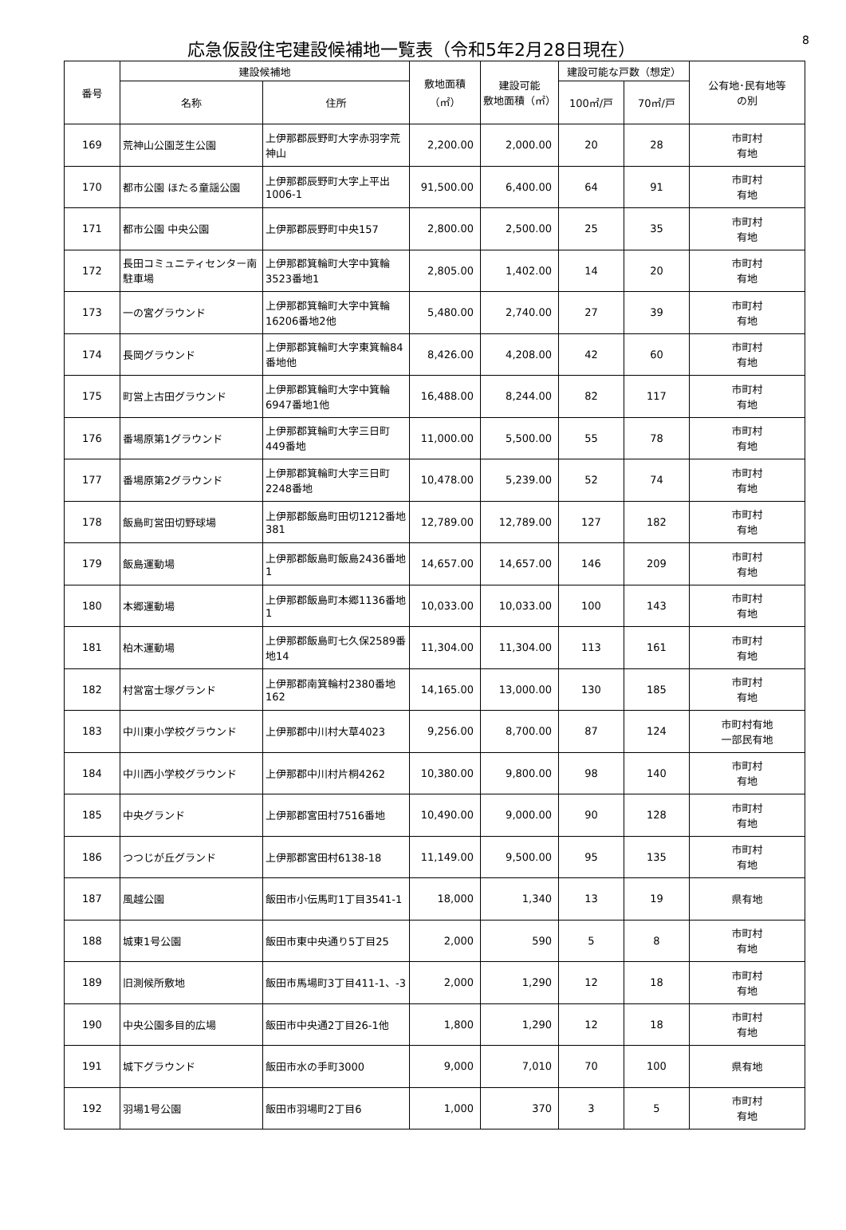応急仮設住宅建設候補地一覧表（令和5年2月28日現在）
8
| 番号 | 建設候補地 | | 敷地面積 （㎡） | 建設可能 敷地面積（㎡） | 建設可能な戸数（想定） | | 公有地･民有地等 の別 |
| --- | --- | --- | --- | --- | --- | --- | --- |
| | 名称 | 住所 | | | 100㎡/戸 | 70㎡/戸 | |
| 169 | 荒神山公園芝生公園 | 上伊那郡辰野町大字赤羽字荒神山 | 2,200.00 | 2,000.00 | 20 | 28 | 市町村 有地 |
| 170 | 都市公園 ほたる童謡公園 | 上伊那郡辰野町大字上平出1006-1 | 91,500.00 | 6,400.00 | 64 | 91 | 市町村 有地 |
| 171 | 都市公園 中央公園 | 上伊那郡辰野町中央157 | 2,800.00 | 2,500.00 | 25 | 35 | 市町村 有地 |
| 172 | 長田コミュニティセンター南駐車場 | 上伊那郡箕輪町大字中箕輪3523番地1 | 2,805.00 | 1,402.00 | 14 | 20 | 市町村 有地 |
| 173 | 一の宮グラウンド | 上伊那郡箕輪町大字中箕輪16206番地2他 | 5,480.00 | 2,740.00 | 27 | 39 | 市町村 有地 |
| 174 | 長岡グラウンド | 上伊那郡箕輪町大字東箕輪84番地他 | 8,426.00 | 4,208.00 | 42 | 60 | 市町村 有地 |
| 175 | 町営上古田グラウンド | 上伊那郡箕輪町大字中箕輪6947番地1他 | 16,488.00 | 8,244.00 | 82 | 117 | 市町村 有地 |
| 176 | 番場原第1グラウンド | 上伊那郡箕輪町大字三日町449番地 | 11,000.00 | 5,500.00 | 55 | 78 | 市町村 有地 |
| 177 | 番場原第2グラウンド | 上伊那郡箕輪町大字三日町2248番地 | 10,478.00 | 5,239.00 | 52 | 74 | 市町村 有地 |
| 178 | 飯島町営田切野球場 | 上伊那郡飯島町田切1212番地381 | 12,789.00 | 12,789.00 | 127 | 182 | 市町村 有地 |
| 179 | 飯島運動場 | 上伊那郡飯島町飯島2436番地1 | 14,657.00 | 14,657.00 | 146 | 209 | 市町村 有地 |
| 180 | 本郷運動場 | 上伊那郡飯島町本郷1136番地1 | 10,033.00 | 10,033.00 | 100 | 143 | 市町村 有地 |
| 181 | 柏木運動場 | 上伊那郡飯島町七久保2589番地14 | 11,304.00 | 11,304.00 | 113 | 161 | 市町村 有地 |
| 182 | 村営富士塚グランド | 上伊那郡南箕輪村2380番地162 | 14,165.00 | 13,000.00 | 130 | 185 | 市町村 有地 |
| 183 | 中川東小学校グラウンド | 上伊那郡中川村大草4023 | 9,256.00 | 8,700.00 | 87 | 124 | 市町村有地 一部民有地 |
| 184 | 中川西小学校グラウンド | 上伊那郡中川村片桐4262 | 10,380.00 | 9,800.00 | 98 | 140 | 市町村 有地 |
| 185 | 中央グランド | 上伊那郡宮田村7516番地 | 10,490.00 | 9,000.00 | 90 | 128 | 市町村 有地 |
| 186 | つつじが丘グランド | 上伊那郡宮田村6138-18 | 11,149.00 | 9,500.00 | 95 | 135 | 市町村 有地 |
| 187 | 風越公園 | 飯田市小伝馬町1丁目3541-1 | 18,000 | 1,340 | 13 | 19 | 県有地 |
| 188 | 城東1号公園 | 飯田市東中央通り5丁目25 | 2,000 | 590 | 5 | 8 | 市町村 有地 |
| 189 | 旧測候所敷地 | 飯田市馬場町3丁目411-1、-3 | 2,000 | 1,290 | 12 | 18 | 市町村 有地 |
| 190 | 中央公園多目的広場 | 飯田市中央通2丁目26-1他 | 1,800 | 1,290 | 12 | 18 | 市町村 有地 |
| 191 | 城下グラウンド | 飯田市水の手町3000 | 9,000 | 7,010 | 70 | 100 | 県有地 |
| 192 | 羽場1号公園 | 飯田市羽場町2丁目6 | 1,000 | 370 | 3 | 5 | 市町村 有地 |